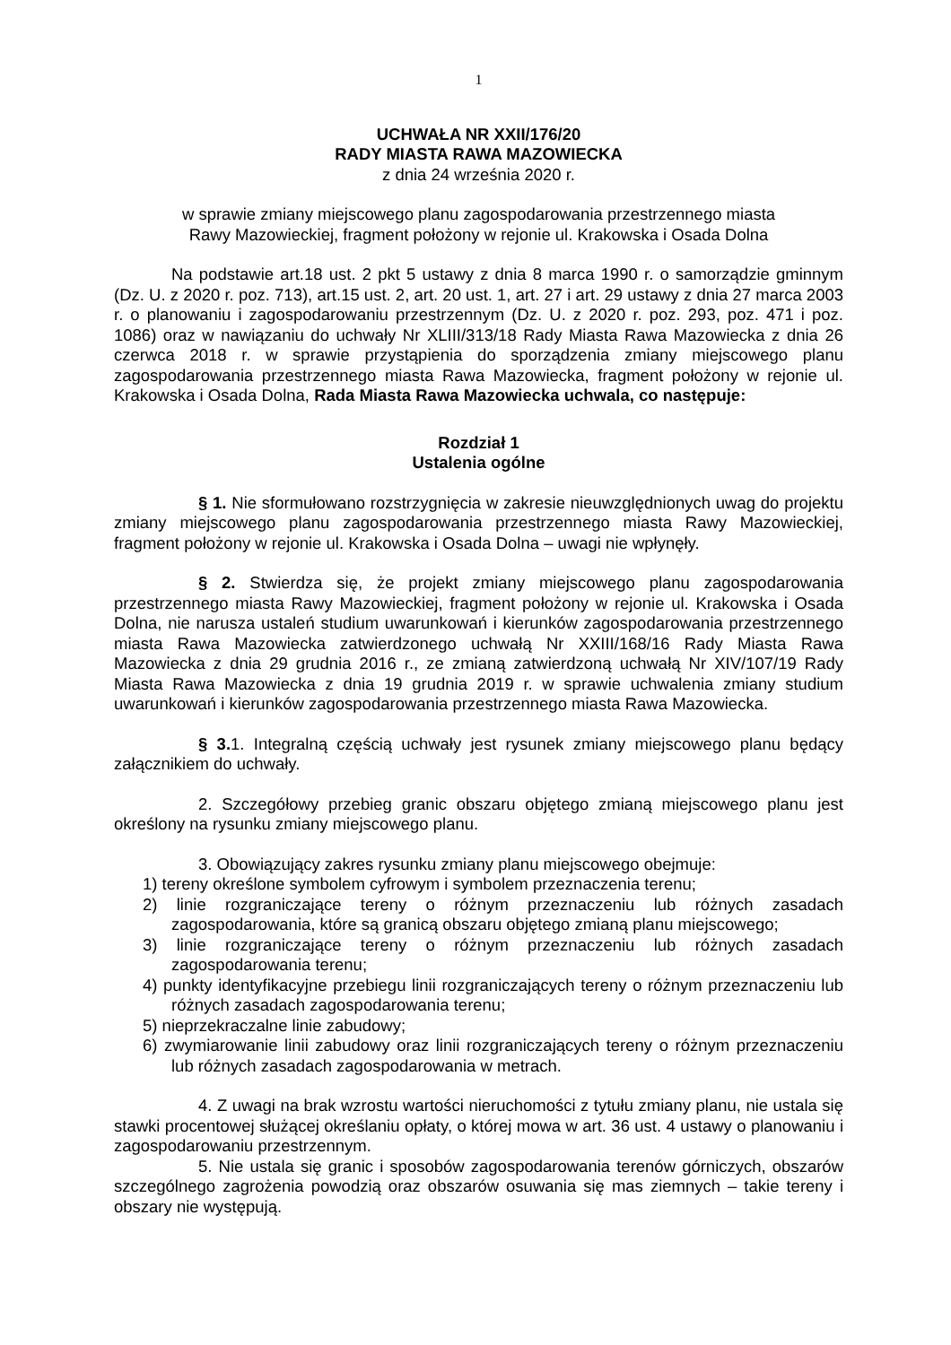1
UCHWAŁA NR XXII/176/20
RADY MIASTA RAWA MAZOWIECKA
z dnia 24 września 2020 r.
w sprawie zmiany miejscowego planu zagospodarowania przestrzennego miasta
Rawy Mazowieckiej, fragment położony w rejonie ul. Krakowska i Osada Dolna
Na podstawie art.18 ust. 2 pkt 5 ustawy z dnia 8 marca 1990 r. o samorządzie gminnym (Dz. U. z 2020 r. poz. 713), art.15 ust. 2, art. 20 ust. 1, art. 27 i art. 29 ustawy z dnia 27 marca 2003 r. o planowaniu i zagospodarowaniu przestrzennym (Dz. U. z 2020 r. poz. 293, poz. 471 i poz. 1086) oraz w nawiązaniu do uchwały Nr XLIII/313/18 Rady Miasta Rawa Mazowiecka z dnia 26 czerwca 2018 r. w sprawie przystąpienia do sporządzenia zmiany miejscowego planu zagospodarowania przestrzennego miasta Rawa Mazowiecka, fragment położony w rejonie ul. Krakowska i Osada Dolna, Rada Miasta Rawa Mazowiecka uchwala, co następuje:
Rozdział 1
Ustalenia ogólne
§ 1. Nie sformułowano rozstrzygnięcia w zakresie nieuwzględnionych uwag do projektu zmiany miejscowego planu zagospodarowania przestrzennego miasta Rawy Mazowieckiej, fragment położony w rejonie ul. Krakowska i Osada Dolna – uwagi nie wpłynęły.
§ 2. Stwierdza się, że projekt zmiany miejscowego planu zagospodarowania przestrzennego miasta Rawy Mazowieckiej, fragment położony w rejonie ul. Krakowska i Osada Dolna, nie narusza ustaleń studium uwarunkowań i kierunków zagospodarowania przestrzennego miasta Rawa Mazowiecka zatwierdzonego uchwałą Nr XXIII/168/16 Rady Miasta Rawa Mazowiecka z dnia 29 grudnia 2016 r., ze zmianą zatwierdzoną uchwałą Nr XIV/107/19 Rady Miasta Rawa Mazowiecka z dnia 19 grudnia 2019 r. w sprawie uchwalenia zmiany studium uwarunkowań i kierunków zagospodarowania przestrzennego miasta Rawa Mazowiecka.
§ 3. 1. Integralną częścią uchwały jest rysunek zmiany miejscowego planu będący załącznikiem do uchwały.
2. Szczegółowy przebieg granic obszaru objętego zmianą miejscowego planu jest określony na rysunku zmiany miejscowego planu.
3. Obowiązujący zakres rysunku zmiany planu miejscowego obejmuje:
1) tereny określone symbolem cyfrowym i symbolem przeznaczenia terenu;
2) linie rozgraniczające tereny o różnym przeznaczeniu lub różnych zasadach zagospodarowania, które są granicą obszaru objętego zmianą planu miejscowego;
3) linie rozgraniczające tereny o różnym przeznaczeniu lub różnych zasadach zagospodarowania terenu;
4) punkty identyfikacyjne przebiegu linii rozgraniczających tereny o różnym przeznaczeniu lub różnych zasadach zagospodarowania terenu;
5) nieprzekraczalne linie zabudowy;
6) zwymiarowanie linii zabudowy oraz linii rozgraniczających tereny o różnym przeznaczeniu lub różnych zasadach zagospodarowania w metrach.
4. Z uwagi na brak wzrostu wartości nieruchomości z tytułu zmiany planu, nie ustala się stawki procentowej służącej określaniu opłaty, o której mowa w art. 36 ust. 4 ustawy o planowaniu i zagospodarowaniu przestrzennym.
5. Nie ustala się granic i sposobów zagospodarowania terenów górniczych, obszarów szczególnego zagrożenia powodzią oraz obszarów osuwania się mas ziemnych – takie tereny i obszary nie występują.